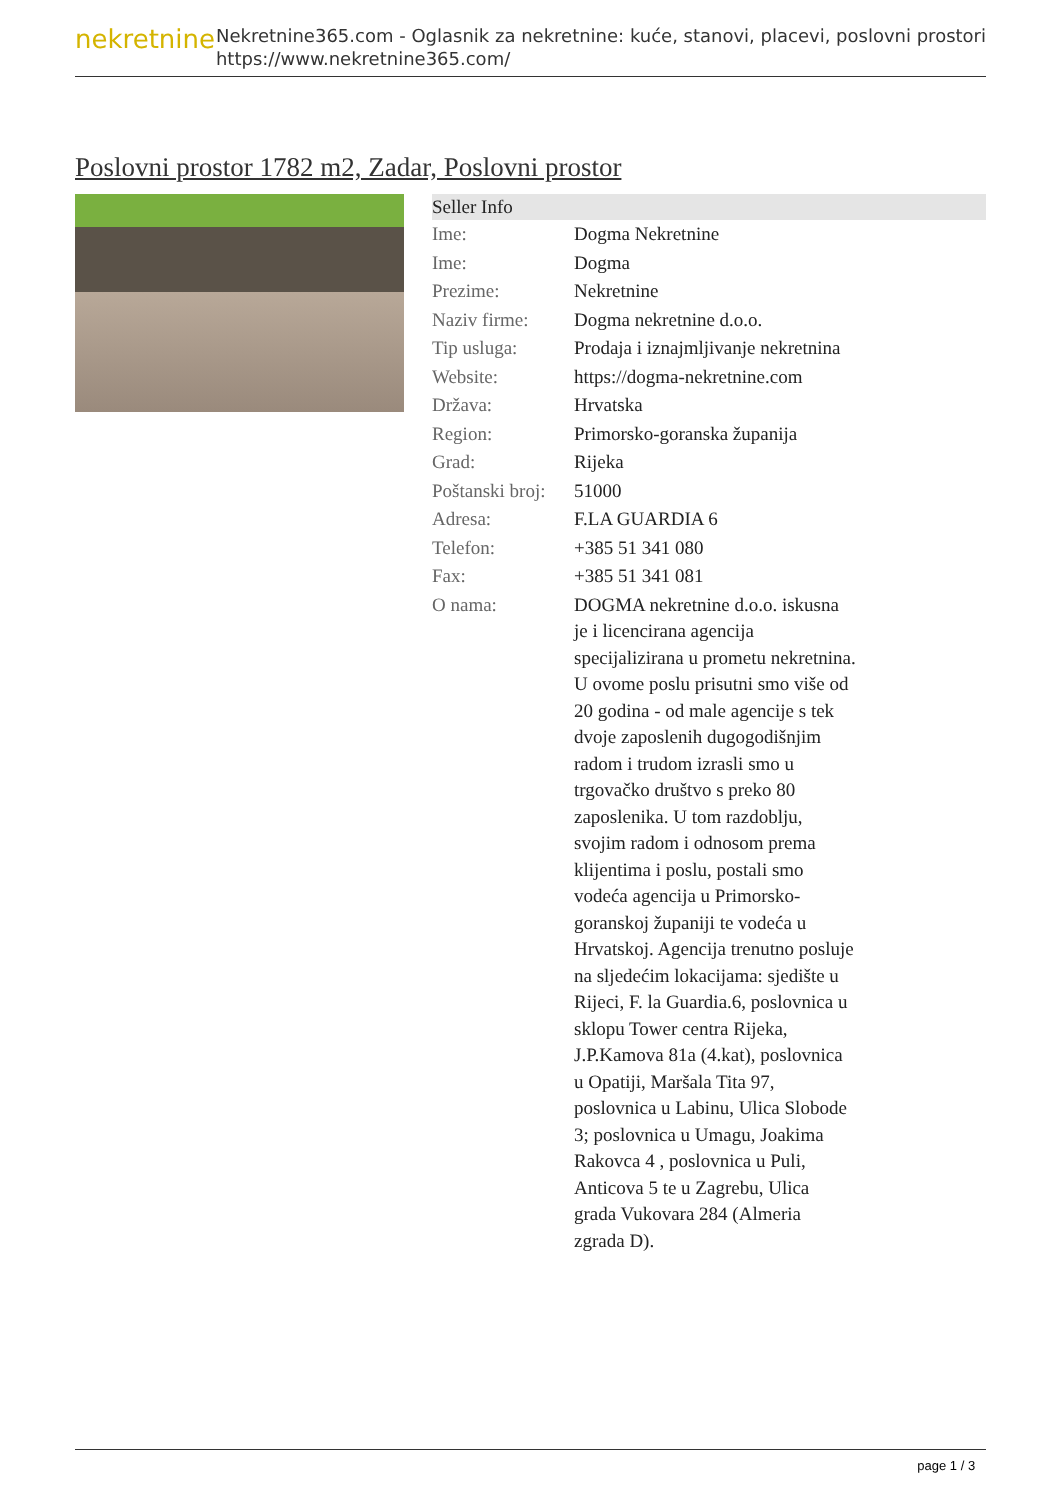nekretnine
Nekretnine365.com - Oglasnik za nekretnine: kuće, stanovi, placevi, poslovni prostori
https://www.nekretnine365.com/
Poslovni prostor 1782 m2, Zadar, Poslovni prostor
| Seller Info | |
| --- | --- |
| Ime: | Dogma Nekretnine |
| Ime: | Dogma |
| Prezime: | Nekretnine |
| Naziv firme: | Dogma nekretnine d.o.o. |
| Tip usluga: | Prodaja i iznajmljivanje nekretnina |
| Website: | https://dogma-nekretnine.com |
| Država: | Hrvatska |
| Region: | Primorsko-goranska županija |
| Grad: | Rijeka |
| Poštanski broj: | 51000 |
| Adresa: | F.LA GUARDIA 6 |
| Telefon: | +385 51 341 080 |
| Fax: | +385 51 341 081 |
| O nama: | DOGMA nekretnine d.o.o. iskusna je i licencirana agencija specijalizirana u prometu nekretnina. U ovome poslu prisutni smo više od 20 godina - od male agencije s tek dvoje zaposlenih dugogodišnjim radom i trudom izrasli smo u trgovačko društvo s preko 80 zaposlenika. U tom razdoblju, svojim radom i odnosom prema klijentima i poslu, postali smo vodeća agencija u Primorsko-goranskoj županiji te vodeća u Hrvatskoj. Agencija trenutno posluje na sljedećim lokacijama: sjedište u Rijeci, F. la Guardia.6, poslovnica u sklopu Tower centra Rijeka, J.P.Kamova 81a (4.kat), poslovnica u Opatiji, Maršala Tita 97, poslovnica u Labinu, Ulica Slobode 3; poslovnica u Umagu, Joakima Rakovca 4 , poslovnica u Puli, Anticova 5 te u Zagrebu, Ulica grada Vukovara 284 (Almeria zgrada D). |
page 1 / 3